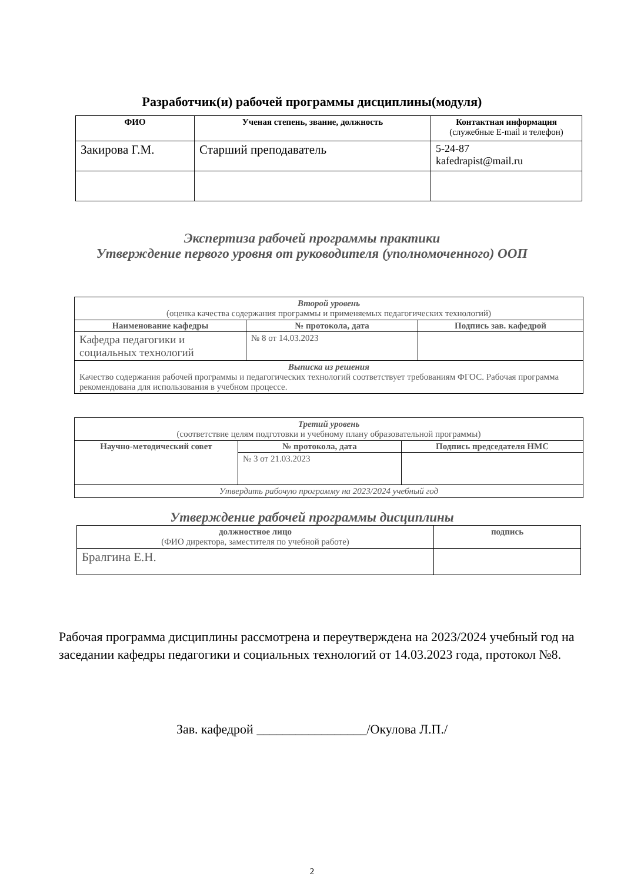Разработчик(и) рабочей программы дисциплины(модуля)
| ФИО | Ученая степень, звание, должность | Контактная информация (служебные E-mail и телефон) |
| --- | --- | --- |
| Закирова Г.М. | Старший преподаватель | 5-24-87 kafedrapist@mail.ru |
Экспертиза рабочей программы практики
Утверждение первого уровня от руководителя (уполномоченного) ООП
| Второй уровень (оценка качества содержания программы и применяемых педагогических технологий) | | |
| Наименование кафедры | № протокола, дата | Подпись зав. кафедрой |
| Кафедра педагогики и социальных технологий | № 8 от 14.03.2023 | |
| Выписка из решения Качество содержания рабочей программы и педагогических технологий соответствует требованиям ФГОС. Рабочая программа рекомендована для использования в учебном процессе. | | |
| Третий уровень (соответствие целям подготовки и учебному плану образовательной программы) | | |
| Научно-методический совет | № протокола, дата | Подпись председателя НМС |
| | № 3 от 21.03.2023 | |
| Утвердить рабочую программу на 2023/2024 учебный год | | |
Утверждение рабочей программы дисциплины
| должностное лицо (ФИО директора, заместителя по учебной работе) | подпись |
| Бралгина Е.Н. | |
Рабочая программа дисциплины рассмотрена и переутверждена на 2023/2024 учебный год на заседании кафедры педагогики и социальных технологий от 14.03.2023 года, протокол №8.
Зав. кафедрой _________________/Окулова Л.П./
2